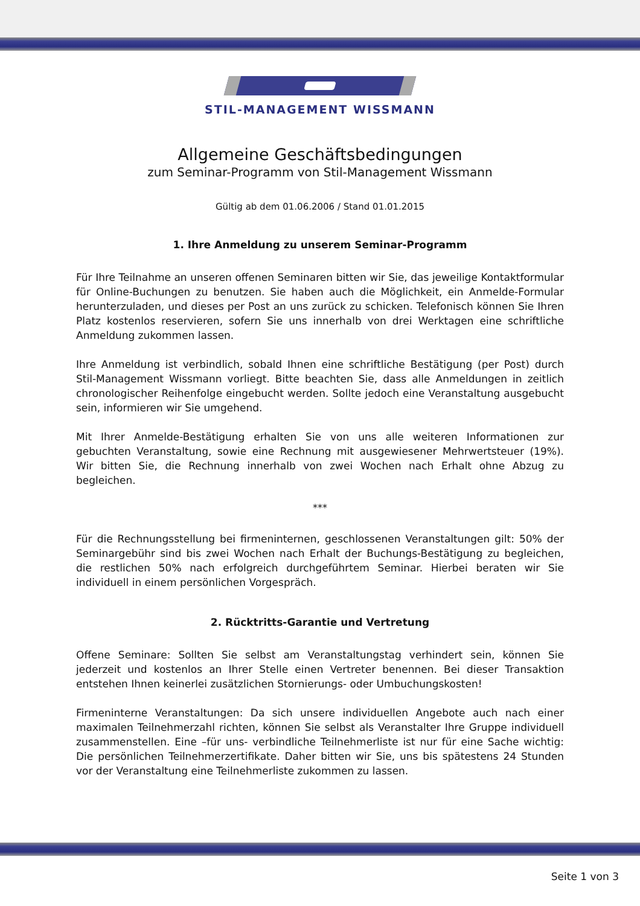STIL-MANAGEMENT WISSMANN
Allgemeine Geschäftsbedingungen
zum Seminar-Programm von Stil-Management Wissmann
Gültig ab dem 01.06.2006 / Stand 01.01.2015
1. Ihre Anmeldung zu unserem Seminar-Programm
Für Ihre Teilnahme an unseren offenen Seminaren bitten wir Sie, das jeweilige Kontaktformular für Online-Buchungen zu benutzen. Sie haben auch die Möglichkeit, ein Anmelde-Formular herunterzuladen, und dieses per Post an uns zurück zu schicken. Telefonisch können Sie Ihren Platz kostenlos reservieren, sofern Sie uns innerhalb von drei Werktagen eine schriftliche Anmeldung zukommen lassen.
Ihre Anmeldung ist verbindlich, sobald Ihnen eine schriftliche Bestätigung (per Post) durch Stil-Management Wissmann vorliegt. Bitte beachten Sie, dass alle Anmeldungen in zeitlich chronologischer Reihenfolge eingebucht werden. Sollte jedoch eine Veranstaltung ausgebucht sein, informieren wir Sie umgehend.
Mit Ihrer Anmelde-Bestätigung erhalten Sie von uns alle weiteren Informationen zur gebuchten Veranstaltung, sowie eine Rechnung mit ausgewiesener Mehrwertsteuer (19%). Wir bitten Sie, die Rechnung innerhalb von zwei Wochen nach Erhalt ohne Abzug zu begleichen.
***
Für die Rechnungsstellung bei firmeninternen, geschlossenen Veranstaltungen gilt: 50% der Seminargebühr sind bis zwei Wochen nach Erhalt der Buchungs-Bestätigung zu begleichen, die restlichen 50% nach erfolgreich durchgeführtem Seminar. Hierbei beraten wir Sie individuell in einem persönlichen Vorgespräch.
2. Rücktritts-Garantie und Vertretung
Offene Seminare: Sollten Sie selbst am Veranstaltungstag verhindert sein, können Sie jederzeit und kostenlos an Ihrer Stelle einen Vertreter benennen. Bei dieser Transaktion entstehen Ihnen keinerlei zusätzlichen Stornierungs- oder Umbuchungskosten!
Firmeninterne Veranstaltungen: Da sich unsere individuellen Angebote auch nach einer maximalen Teilnehmerzahl richten, können Sie selbst als Veranstalter Ihre Gruppe individuell zusammenstellen. Eine –für uns- verbindliche Teilnehmerliste ist nur für eine Sache wichtig: Die persönlichen Teilnehmerzertifikate. Daher bitten wir Sie, uns bis spätestens 24 Stunden vor der Veranstaltung eine Teilnehmerliste zukommen zu lassen.
Seite 1 von 3